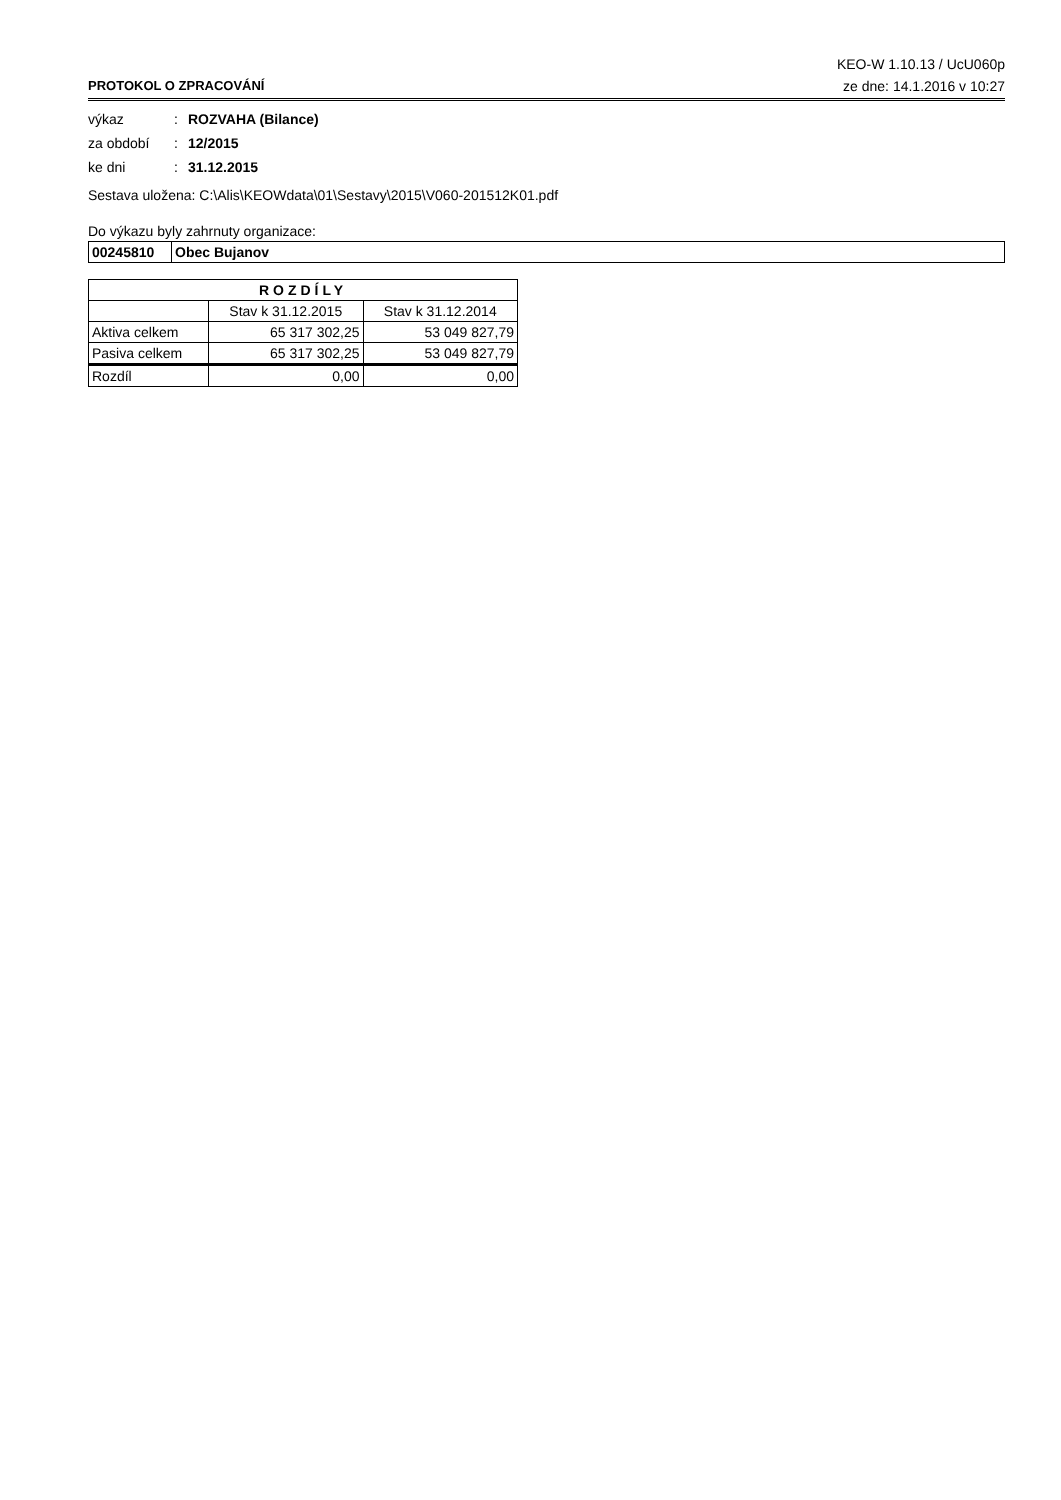KEO-W 1.10.13 / UcU060p
PROTOKOL O ZPRACOVÁNÍ ze dne: 14.1.2016 v 10:27
výkaz: ROZVAHA (Bilance)
za období: 12/2015
ke dni: 31.12.2015
Sestava uložena: C:\Alis\KEOWdata\01\Sestavy\2015\V060-201512K01.pdf
Do výkazu byly zahrnuty organizace:
| 00245810 | Obec Bujanov |
| ROZDÍLY | | |
| --- | --- | --- |
| | Stav k 31.12.2015 | Stav k 31.12.2014 |
| Aktiva celkem | 65 317 302,25 | 53 049 827,79 |
| Pasiva celkem | 65 317 302,25 | 53 049 827,79 |
| Rozdíl | 0,00 | 0,00 |